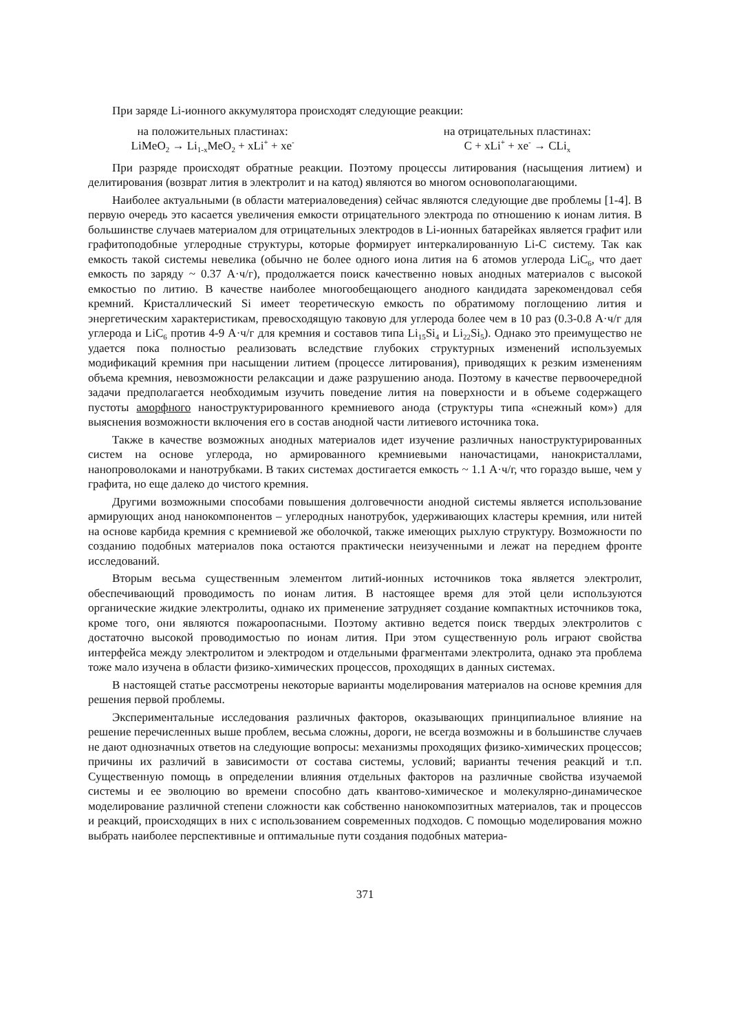При заряде Li-ионного аккумулятора происходят следующие реакции:
на положительных пластинах:
LiMeO<sub>2</sub> → Li<sub>1-x</sub>MeO<sub>2</sub> + xLi<sup>+</sup> + xe<sup>-</sup>
на отрицательных пластинах:
C + xLi<sup>+</sup> + xe<sup>-</sup> → CLi<sub>x</sub>
При разряде происходят обратные реакции. Поэтому процессы литирования (насыщения литием) и делитирования (возврат лития в электролит и на катод) являются во многом основополагающими.
Наиболее актуальными (в области материаловедения) сейчас являются следующие две проблемы [1-4]. В первую очередь это касается увеличения емкости отрицательного электрода по отношению к ионам лития. В большинстве случаев материалом для отрицательных электродов в Li-ионных батарейках является графит или графитоподобные углеродные структуры, которые формирует интеркалированную Li-C систему. Так как емкость такой системы невелика (обычно не более одного иона лития на 6 атомов углерода LiC<sub>6</sub>, что дает емкость по заряду ~ 0.37 А·ч/г), продолжается поиск качественно новых анодных материалов с высокой емкостью по литию. В качестве наиболее многообещающего анодного кандидата зарекомендовал себя кремний. Кристаллический Si имеет теоретическую емкость по обратимому поглощению лития и энергетическим характеристикам, превосходящую таковую для углерода более чем в 10 раз (0.3-0.8 А·ч/г для углерода и LiC<sub>6</sub> против 4-9 А·ч/г для кремния и составов типа Li<sub>15</sub>Si<sub>4</sub> и Li<sub>22</sub>Si<sub>5</sub>). Однако это преимущество не удается пока полностью реализовать вследствие глубоких структурных изменений используемых модификаций кремния при насыщении литием (процессе литирования), приводящих к резким изменениям объема кремния, невозможности релаксации и даже разрушению анода. Поэтому в качестве первоочередной задачи предполагается необходимым изучить поведение лития на поверхности и в объеме содержащего пустоты аморфного наноструктурированного кремниевого анода (структуры типа «снежный ком») для выяснения возможности включения его в состав анодной части литиевого источника тока.
Также в качестве возможных анодных материалов идет изучение различных наноструктурированных систем на основе углерода, но армированного кремниевыми наночастицами, нанокристаллами, нанопроволоками и нанотрубками. В таких системах достигается емкость ~ 1.1 А·ч/г, что гораздо выше, чем у графита, но еще далеко до чистого кремния.
Другими возможными способами повышения долговечности анодной системы является использование армирующих анод нанокомпонентов – углеродных нанотрубок, удерживающих кластеры кремния, или нитей на основе карбида кремния с кремниевой же оболочкой, также имеющих рыхлую структуру. Возможности по созданию подобных материалов пока остаются практически неизученными и лежат на переднем фронте исследований.
Вторым весьма существенным элементом литий-ионных источников тока является электролит, обеспечивающий проводимость по ионам лития. В настоящее время для этой цели используются органические жидкие электролиты, однако их применение затрудняет создание компактных источников тока, кроме того, они являются пожароопасными. Поэтому активно ведется поиск твердых электролитов с достаточно высокой проводимостью по ионам лития. При этом существенную роль играют свойства интерфейса между электролитом и электродом и отдельными фрагментами электролита, однако эта проблема тоже мало изучена в области физико-химических процессов, проходящих в данных системах.
В настоящей статье рассмотрены некоторые варианты моделирования материалов на основе кремния для решения первой проблемы.
Экспериментальные исследования различных факторов, оказывающих принципиальное влияние на решение перечисленных выше проблем, весьма сложны, дороги, не всегда возможны и в большинстве случаев не дают однозначных ответов на следующие вопросы: механизмы проходящих физико-химических процессов; причины их различий в зависимости от состава системы, условий; варианты течения реакций и т.п. Существенную помощь в определении влияния отдельных факторов на различные свойства изучаемой системы и ее эволюцию во времени способно дать квантово-химическое и молекулярно-динамическое моделирование различной степени сложности как собственно нанокомпозитных материалов, так и процессов и реакций, происходящих в них с использованием современных подходов. С помощью моделирования можно выбрать наиболее перспективные и оптимальные пути создания подобных материа-
371